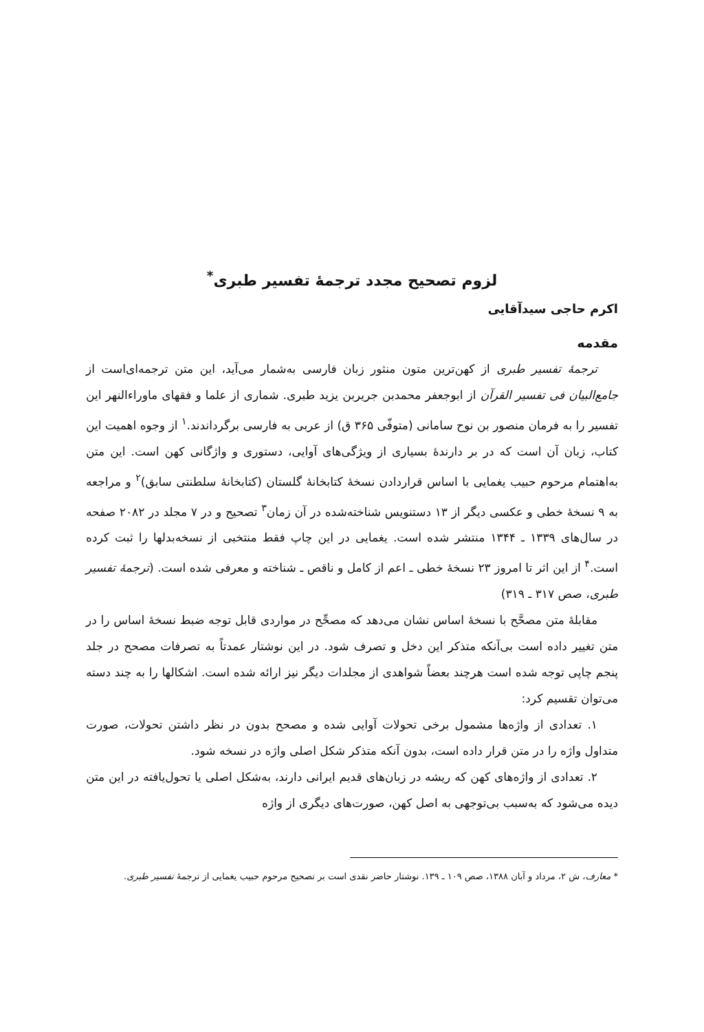لزوم تصحیح مجدد ترجمهٔ تفسیر طبری<sup>*</sup>
اکرم حاجی سیدآقایی
مقدمه
ترجمهٔ تفسیر طبری از کهن‌ترین متون منثور زبان فارسی به‌شمار می‌آید، این متن ترجمه‌ای‌است از جامع‌البیان فی تفسیر القرآن از ابوجعفر محمدبن جریربن یزید طبری. شماری از علما و فقهای ماوراءالنهر این تفسیر را به فرمان منصور بن نوح سامانی (متوفّی ۳۶۵ ق) از عربی به فارسی برگرداندند.<sup>۱</sup> از وجوه اهمیت این کتاب، زبان آن است که در بر دارندهٔ بسیاری از ویژگی‌های آوایی، دستوری و واژگانی کهن است. این متن به‌اهتمام مرحوم حبیب یغمایی با اساس قراردادن نسخهٔ کتابخانهٔ گلستان (کتابخانهٔ سلطنتی سابق)<sup>۲</sup> و مراجعه به ۹ نسخهٔ خطی و عکسی دیگر از ۱۳ دستنویس شناخته‌شده در آن زمان<sup>۳</sup> تصحیح و در ۷ مجلد در ۲۰۸۲ صفحه در سال‌های ۱۳۳۹ ـ ۱۳۴۴ منتشر شده است. یغمایی در این چاپ فقط منتخبی از نسخه‌بدلها را ثبت کرده است.<sup>۴</sup> از این اثر تا امروز ۲۳ نسخهٔ خطی ـ اعم از کامل و ناقص ـ شناخته و معرفی شده است. (ترجمهٔ تفسیر طبری، صص ۳۱۷ ـ ۳۱۹)
مقابلهٔ متن مصحَّح با نسخهٔ اساس نشان می‌دهد که مصحِّح در مواردی قابل توجه ضبط نسخهٔ اساس را در متن تغییر داده است بی‌آنکه متذکر این دخل و تصرف شود. در این نوشتار عمدتاً به تصرفات مصحح در جلد پنجم چاپی توجه شده است هرچند بعضاً شواهدی از مجلدات دیگر نیز ارائه شده است. اشکالها را به چند دسته می‌توان تقسیم کرد:
۱. تعدادی از واژه‌ها مشمول برخی تحولات آوایی شده و مصحح بدون در نظر داشتن تحولات، صورت متداول واژه را در متن قرار داده است، بدون آنکه متذکر شکل اصلی واژه در نسخه شود.
۲. تعدادی از واژه‌های کهن که ریشه در زبان‌های قدیم ایرانی دارند، به‌شکل اصلی یا تحول‌یافته در این متن دیده می‌شود که به‌سبب بی‌توجهی به اصل کهن، صورت‌های دیگری از واژه
* معارف، ش ۲، مرداد و آبان ۱۳۸۸، صص ۱۰۹ ـ ۱۳۹. نوشتار حاضر نقدی است بر تصحیح مرحوم حبیب یغمایی از ترجمهٔ تفسیر طبری.